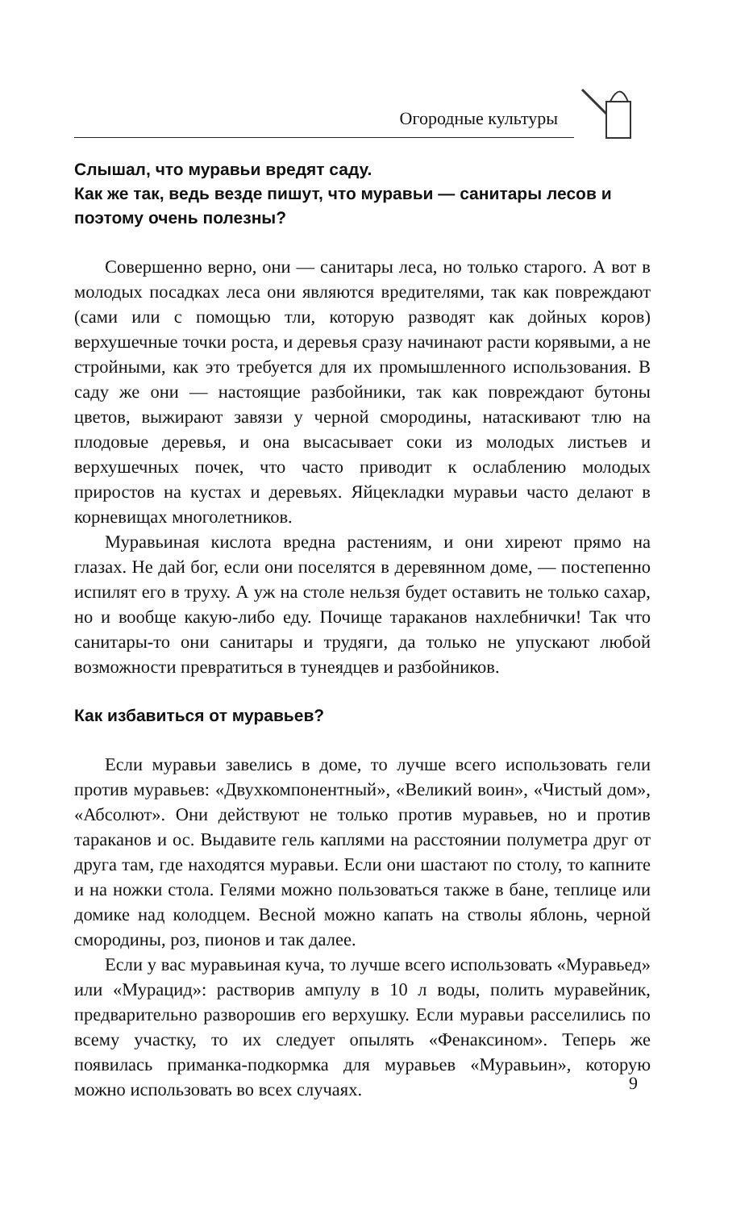Огородные культуры
Слышал, что муравьи вредят саду.
Как же так, ведь везде пишут, что муравьи — санитары лесов и поэтому очень полезны?
Совершенно верно, они — санитары леса, но только старого. А вот в молодых посадках леса они являются вредителями, так как повреждают (сами или с помощью тли, которую разводят как дойных коров) верхушечные точки роста, и деревья сразу начинают расти корявыми, а не стройными, как это требуется для их промышленного использования. В саду же они — настоящие разбойники, так как повреждают бутоны цветов, выжирают завязи у черной смородины, натаскивают тлю на плодовые деревья, и она высасывает соки из молодых листьев и верхушечных почек, что часто приводит к ослаблению молодых приростов на кустах и деревьях. Яйцекладки муравьи часто делают в корневищах многолетников.
Муравьиная кислота вредна растениям, и они хиреют прямо на глазах. Не дай бог, если они поселятся в деревянном доме, — постепенно испилят его в труху. А уж на столе нельзя будет оставить не только сахар, но и вообще какую-либо еду. Почище тараканов нахлебнички! Так что санитары-то они санитары и трудяги, да только не упускают любой возможности превратиться в тунеядцев и разбойников.
Как избавиться от муравьев?
Если муравьи завелись в доме, то лучше всего использовать гели против муравьев: «Двухкомпонентный», «Великий воин», «Чистый дом», «Абсолют». Они действуют не только против муравьев, но и против тараканов и ос. Выдавите гель каплями на расстоянии полуметра друг от друга там, где находятся муравьи. Если они шастают по столу, то капните и на ножки стола. Гелями можно пользоваться также в бане, теплице или домике над колодцем. Весной можно капать на стволы яблонь, черной смородины, роз, пионов и так далее.
Если у вас муравьиная куча, то лучше всего использовать «Муравьед» или «Мурацид»: растворив ампулу в 10 л воды, полить муравейник, предварительно разворошив его верхушку. Если муравьи расселились по всему участку, то их следует опылять «Фенаксином». Теперь же появилась приманка-подкормка для муравьев «Муравьин», которую можно использовать во всех случаях.
9